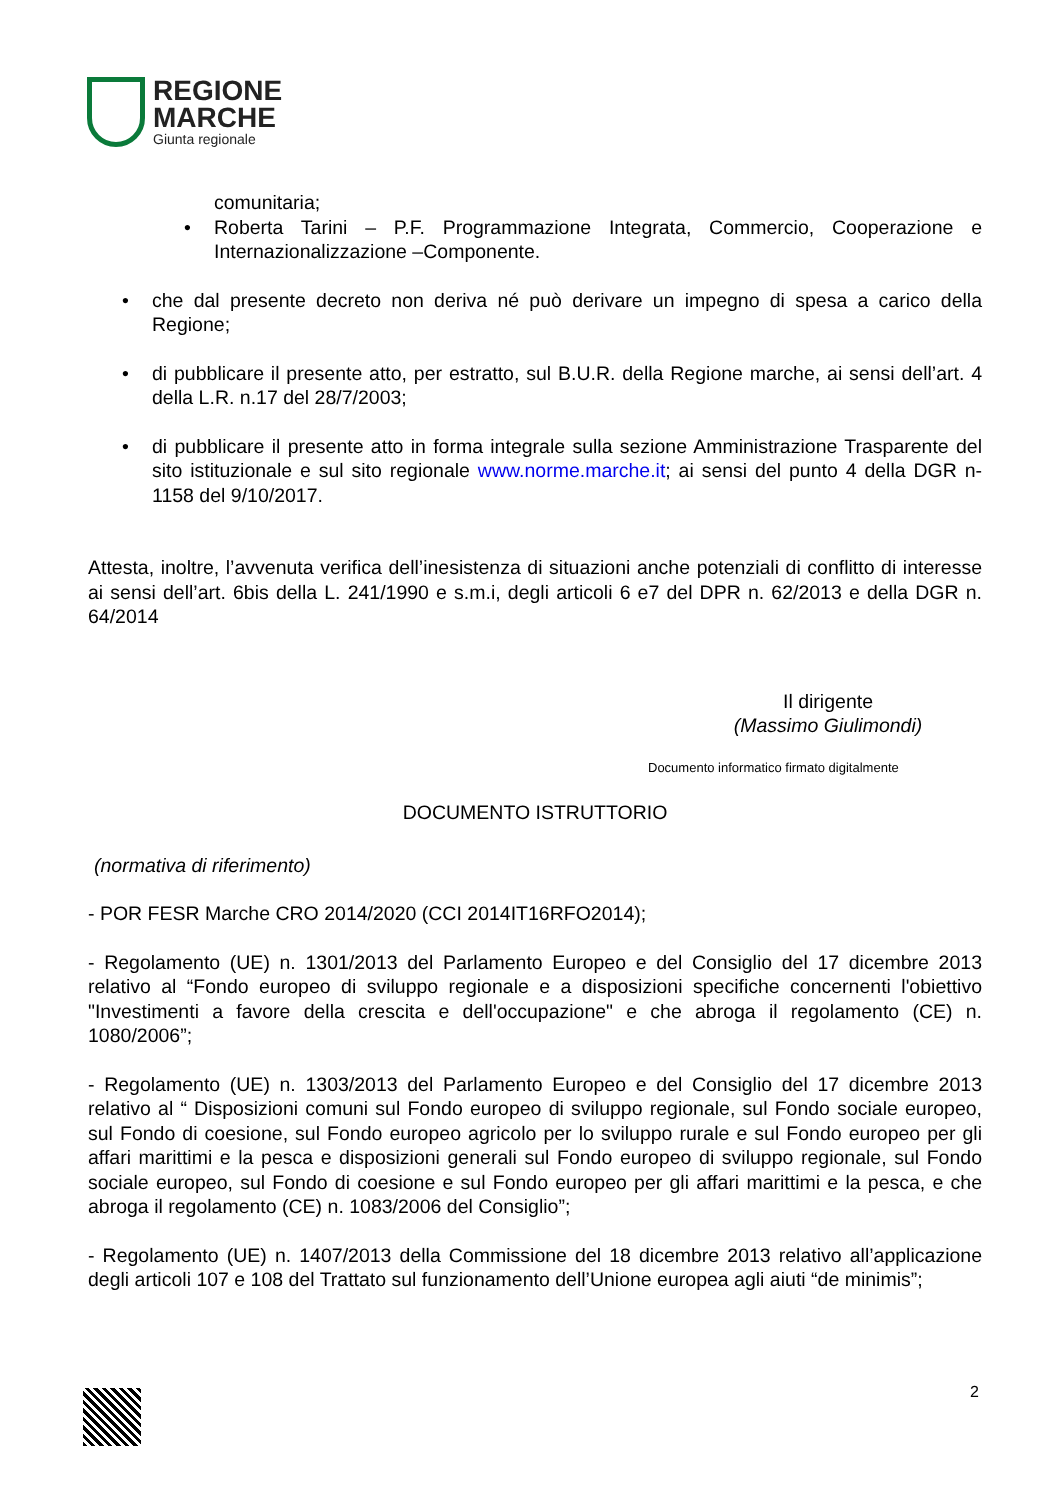REGIONE
MARCHE
Giunta regionale
comunitaria;
• Roberta Tarini – P.F. Programmazione Integrata, Commercio, Cooperazione e Internazionalizzazione –Componente.
• che dal presente decreto non deriva né può derivare un impegno di spesa a carico della Regione;
• di pubblicare il presente atto, per estratto, sul B.U.R. della Regione marche, ai sensi dell’art. 4 della L.R. n.17 del 28/7/2003;
• di pubblicare il presente atto in forma integrale sulla sezione Amministrazione Trasparente del sito istituzionale e sul sito regionale www.norme.marche.it; ai sensi del punto 4 della DGR n- 1158 del 9/10/2017.
Attesta, inoltre, l’avvenuta verifica dell’inesistenza di situazioni anche potenziali di conflitto di interesse ai sensi dell’art. 6bis della L. 241/1990 e s.m.i, degli articoli 6 e7 del DPR n. 62/2013 e della DGR n. 64/2014
Il dirigente
(Massimo Giulimondi)
Documento informatico firmato digitalmente
DOCUMENTO ISTRUTTORIO
(normativa di riferimento)
- POR FESR Marche CRO 2014/2020 (CCI 2014IT16RFO2014);
- Regolamento (UE) n. 1301/2013 del Parlamento Europeo e del Consiglio del 17 dicembre 2013 relativo al “Fondo europeo di sviluppo regionale e a disposizioni specifiche concernenti l'obiettivo "Investimenti a favore della crescita e dell'occupazione" e che abroga il regolamento (CE) n. 1080/2006”;
- Regolamento (UE) n. 1303/2013 del Parlamento Europeo e del Consiglio del 17 dicembre 2013 relativo al “ Disposizioni comuni sul Fondo europeo di sviluppo regionale, sul Fondo sociale europeo, sul Fondo di coesione, sul Fondo europeo agricolo per lo sviluppo rurale e sul Fondo europeo per gli affari marittimi e la pesca e disposizioni generali sul Fondo europeo di sviluppo regionale, sul Fondo sociale europeo, sul Fondo di coesione e sul Fondo europeo per gli affari marittimi e la pesca, e che abroga il regolamento (CE) n. 1083/2006 del Consiglio”;
- Regolamento (UE) n. 1407/2013 della Commissione del 18 dicembre 2013 relativo all’applicazione degli articoli 107 e 108 del Trattato sul funzionamento dell’Unione europea agli aiuti “de minimis”;
2